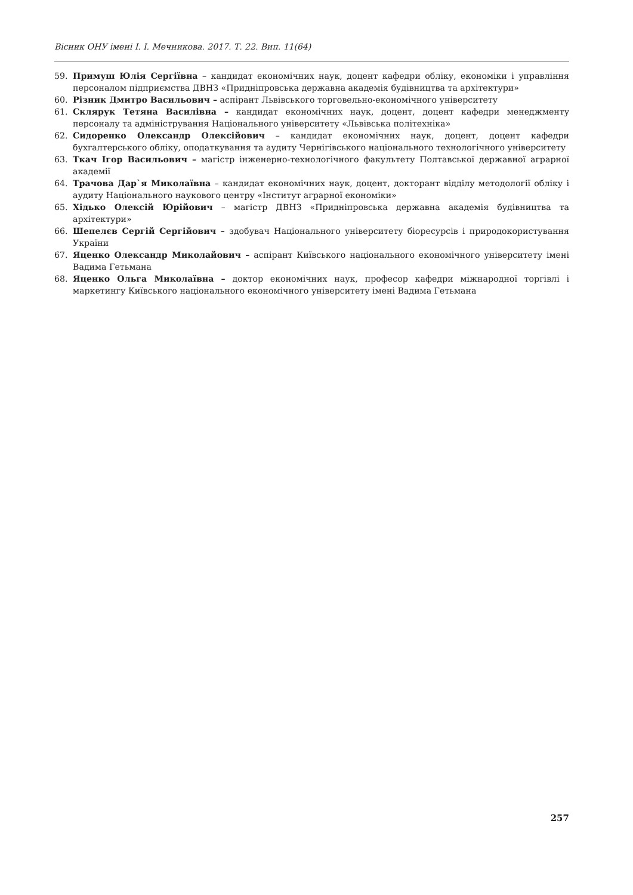Вісник ОНУ імені І. І. Мечникова. 2017. Т. 22. Вип. 11(64)
59. Примуш Юлія Сергіївна – кандидат економічних наук, доцент кафедри обліку, економіки і управління персоналом підприємства ДВНЗ «Придніпровська державна академія будівництва та архітектури»
60. Різник Дмитро Васильович – аспірант Львівського торговельно-економічного університету
61. Склярук Тетяна Василівна – кандидат економічних наук, доцент, доцент кафедри менеджменту персоналу та адміністрування Національного університету «Львівська політехніка»
62. Сидоренко Олександр Олексійович – кандидат економічних наук, доцент, доцент кафедри бухгалтерського обліку, оподаткування та аудиту Чернігівського національного технологічного університету
63. Ткач Ігор Васильович – магістр інженерно-технологічного факультету Полтавської державної аграрної академії
64. Трачова Дар`я Миколаївна – кандидат економічних наук, доцент, докторант відділу методології обліку і аудиту Національного наукового центру «Інститут аграрної економіки»
65. Хідько Олексій Юрійович – магістр ДВНЗ «Придніпровська державна академія будівництва та архітектури»
66. Шепелєв Сергій Сергійович – здобувач Національного університету біоресурсів і природокористування України
67. Яценко Олександр Миколайович – аспірант Київського національного економічного університету імені Вадима Гетьмана
68. Яценко Ольга Миколаївна – доктор економічних наук, професор кафедри міжнародної торгівлі і маркетингу Київського національного економічного університету імені Вадима Гетьмана
257